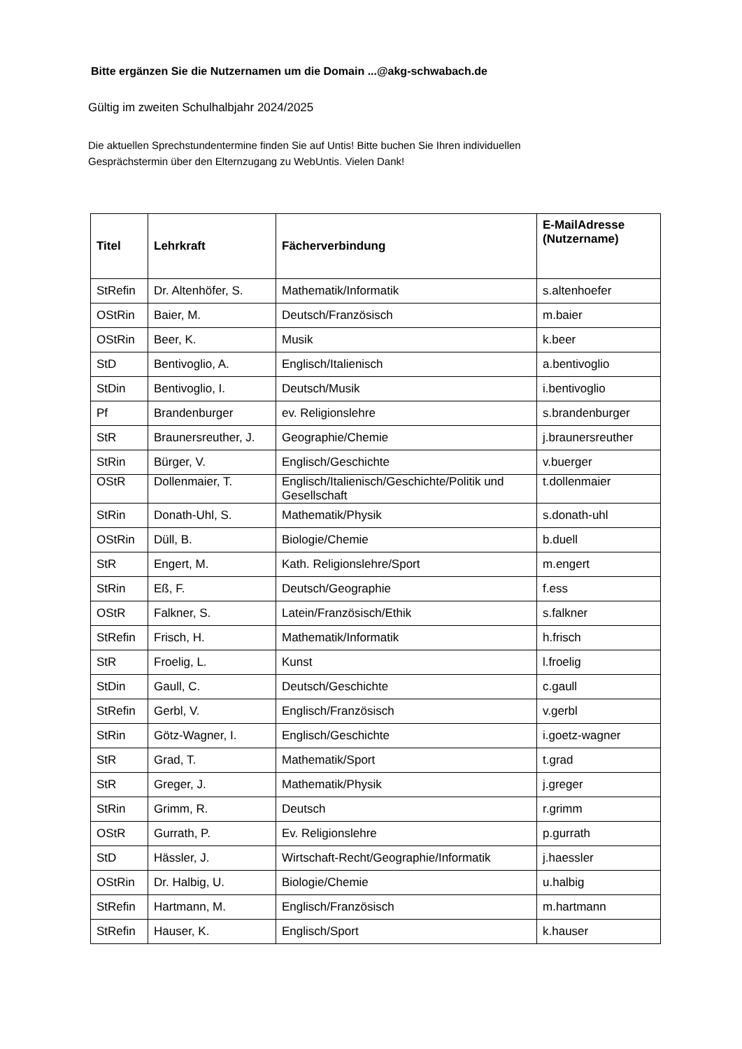Bitte ergänzen Sie die Nutzernamen um die Domain ...@akg-schwabach.de
Gültig im zweiten Schulhalbjahr 2024/2025
Die aktuellen Sprechstundentermine finden Sie auf Untis! Bitte buchen Sie Ihren individuellen
Gesprächstermin über den Elternzugang zu WebUntis. Vielen Dank!
| Titel | Lehrkraft | Fächerverbindung | E-MailAdresse (Nutzername) |
| --- | --- | --- | --- |
| StRefin | Dr. Altenhöfer, S. | Mathematik/Informatik | s.altenhoefer |
| OStRin | Baier, M. | Deutsch/Französisch | m.baier |
| OStRin | Beer, K. | Musik | k.beer |
| StD | Bentivoglio, A. | Englisch/Italienisch | a.bentivoglio |
| StDin | Bentivoglio, I. | Deutsch/Musik | i.bentivoglio |
| Pf | Brandenburger | ev. Religionslehre | s.brandenburger |
| StR | Braunersreuther, J. | Geographie/Chemie | j.braunersreuther |
| StRin | Bürger, V. | Englisch/Geschichte | v.buerger |
| OStR | Dollenmaier, T. | Englisch/Italienisch/Geschichte/Politik und Gesellschaft | t.dollenmaier |
| StRin | Donath-Uhl, S. | Mathematik/Physik | s.donath-uhl |
| OStRin | Düll, B. | Biologie/Chemie | b.duell |
| StR | Engert, M. | Kath. Religionslehre/Sport | m.engert |
| StRin | Eß, F. | Deutsch/Geographie | f.ess |
| OStR | Falkner, S. | Latein/Französisch/Ethik | s.falkner |
| StRefin | Frisch, H. | Mathematik/Informatik | h.frisch |
| StR | Froelig, L. | Kunst | l.froelig |
| StDin | Gaull, C. | Deutsch/Geschichte | c.gaull |
| StRefin | Gerbl, V. | Englisch/Französisch | v.gerbl |
| StRin | Götz-Wagner, I. | Englisch/Geschichte | i.goetz-wagner |
| StR | Grad, T. | Mathematik/Sport | t.grad |
| StR | Greger, J. | Mathematik/Physik | j.greger |
| StRin | Grimm, R. | Deutsch | r.grimm |
| OStR | Gurrath, P. | Ev. Religionslehre | p.gurrath |
| StD | Hässler, J. | Wirtschaft-Recht/Geographie/Informatik | j.haessler |
| OStRin | Dr. Halbig, U. | Biologie/Chemie | u.halbig |
| StRefin | Hartmann, M. | Englisch/Französisch | m.hartmann |
| StRefin | Hauser, K. | Englisch/Sport | k.hauser |